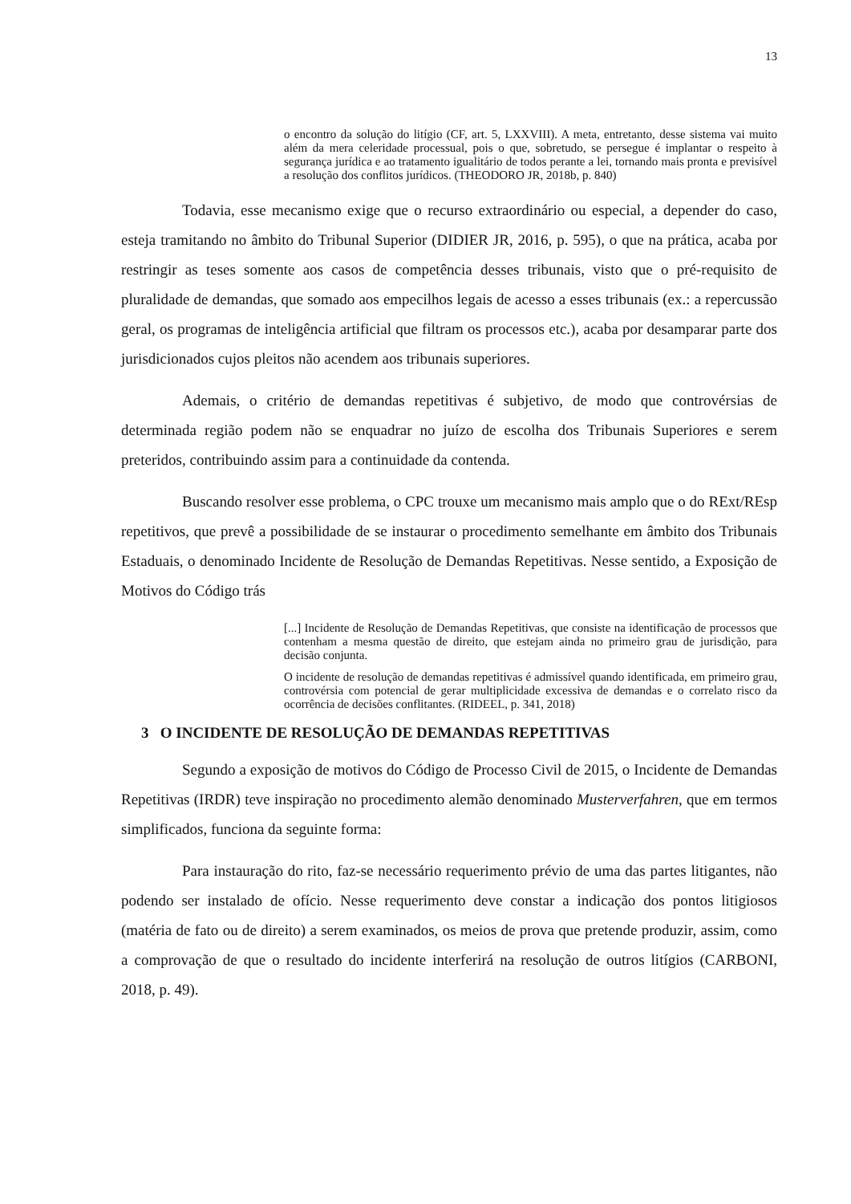13
o encontro da solução do litígio (CF, art. 5, LXXVIII). A meta, entretanto, desse sistema vai muito além da mera celeridade processual, pois o que, sobretudo, se persegue é implantar o respeito à segurança jurídica e ao tratamento igualitário de todos perante a lei, tornando mais pronta e previsível a resolução dos conflitos jurídicos. (THEODORO JR, 2018b, p. 840)
Todavia, esse mecanismo exige que o recurso extraordinário ou especial, a depender do caso, esteja tramitando no âmbito do Tribunal Superior (DIDIER JR, 2016, p. 595), o que na prática, acaba por restringir as teses somente aos casos de competência desses tribunais, visto que o pré-requisito de pluralidade de demandas, que somado aos empecilhos legais de acesso a esses tribunais (ex.: a repercussão geral, os programas de inteligência artificial que filtram os processos etc.), acaba por desamparar parte dos jurisdicionados cujos pleitos não acendem aos tribunais superiores.
Ademais, o critério de demandas repetitivas é subjetivo, de modo que controvérsias de determinada região podem não se enquadrar no juízo de escolha dos Tribunais Superiores e serem preteridos, contribuindo assim para a continuidade da contenda.
Buscando resolver esse problema, o CPC trouxe um mecanismo mais amplo que o do RExt/REsp repetitivos, que prevê a possibilidade de se instaurar o procedimento semelhante em âmbito dos Tribunais Estaduais, o denominado Incidente de Resolução de Demandas Repetitivas. Nesse sentido, a Exposição de Motivos do Código trás
[...] Incidente de Resolução de Demandas Repetitivas, que consiste na identificação de processos que contenham a mesma questão de direito, que estejam ainda no primeiro grau de jurisdição, para decisão conjunta.
O incidente de resolução de demandas repetitivas é admissível quando identificada, em primeiro grau, controvérsia com potencial de gerar multiplicidade excessiva de demandas e o correlato risco da ocorrência de decisões conflitantes. (RIDEEL, p. 341, 2018)
3 O INCIDENTE DE RESOLUÇÃO DE DEMANDAS REPETITIVAS
Segundo a exposição de motivos do Código de Processo Civil de 2015, o Incidente de Demandas Repetitivas (IRDR) teve inspiração no procedimento alemão denominado Musterverfahren, que em termos simplificados, funciona da seguinte forma:
Para instauração do rito, faz-se necessário requerimento prévio de uma das partes litigantes, não podendo ser instalado de ofício. Nesse requerimento deve constar a indicação dos pontos litigiosos (matéria de fato ou de direito) a serem examinados, os meios de prova que pretende produzir, assim, como a comprovação de que o resultado do incidente interferirá na resolução de outros litígios (CARBONI, 2018, p. 49).